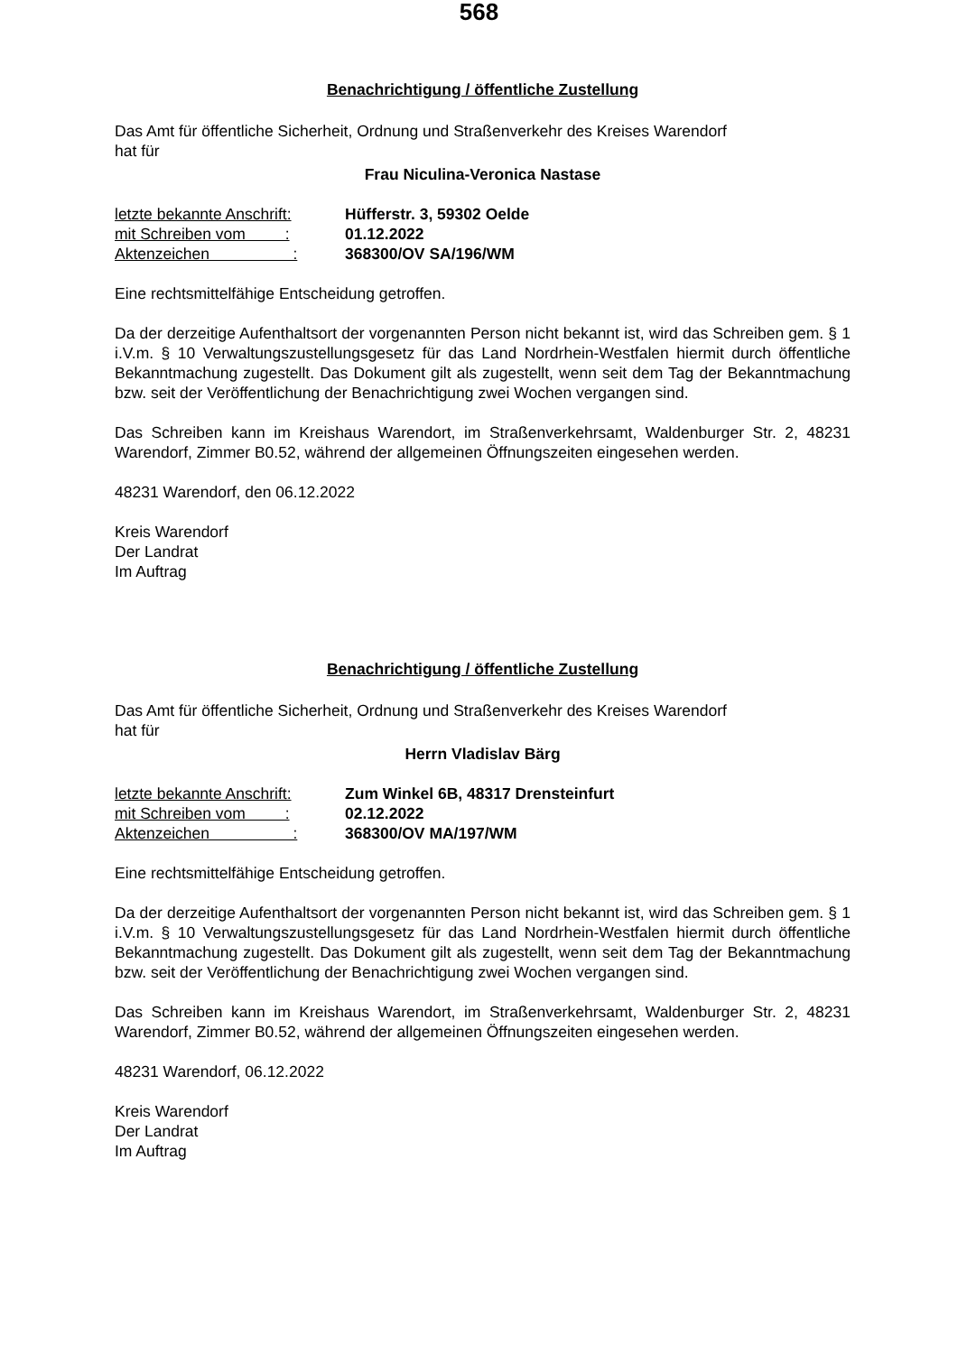568
Benachrichtigung / öffentliche Zustellung
Das Amt für öffentliche Sicherheit, Ordnung und Straßenverkehr des Kreises Warendorf
hat für
Frau Niculina-Veronica Nastase
letzte bekannte Anschrift: Hüfferstr. 3, 59302 Oelde
mit Schreiben vom : 01.12.2022
Aktenzeichen : 368300/OV SA/196/WM
Eine rechtsmittelfähige Entscheidung getroffen.
Da der derzeitige Aufenthaltsort der vorgenannten Person nicht bekannt ist, wird das Schreiben gem. § 1 i.V.m. § 10 Verwaltungszustellungsgesetz für das Land Nordrhein-Westfalen hiermit durch öffentliche Bekanntmachung zugestellt. Das Dokument gilt als zugestellt, wenn seit dem Tag der Bekanntmachung bzw. seit der Veröffentlichung der Benachrichtigung zwei Wochen vergangen sind.
Das Schreiben kann im Kreishaus Warendort, im Straßenverkehrsamt, Waldenburger Str. 2, 48231 Warendorf, Zimmer B0.52, während der allgemeinen Öffnungszeiten eingesehen werden.
48231 Warendorf, den 06.12.2022
Kreis Warendorf
Der Landrat
Im Auftrag
Benachrichtigung / öffentliche Zustellung
Das Amt für öffentliche Sicherheit, Ordnung und Straßenverkehr des Kreises Warendorf
hat für
Herrn Vladislav Bärg
letzte bekannte Anschrift: Zum Winkel 6B, 48317 Drensteinfurt
mit Schreiben vom : 02.12.2022
Aktenzeichen : 368300/OV MA/197/WM
Eine rechtsmittelfähige Entscheidung getroffen.
Da der derzeitige Aufenthaltsort der vorgenannten Person nicht bekannt ist, wird das Schreiben gem. § 1 i.V.m. § 10 Verwaltungszustellungsgesetz für das Land Nordrhein-Westfalen hiermit durch öffentliche Bekanntmachung zugestellt. Das Dokument gilt als zugestellt, wenn seit dem Tag der Bekanntmachung bzw. seit der Veröffentlichung der Benachrichtigung zwei Wochen vergangen sind.
Das Schreiben kann im Kreishaus Warendort, im Straßenverkehrsamt, Waldenburger Str. 2, 48231 Warendorf, Zimmer B0.52, während der allgemeinen Öffnungszeiten eingesehen werden.
48231 Warendorf, 06.12.2022
Kreis Warendorf
Der Landrat
Im Auftrag